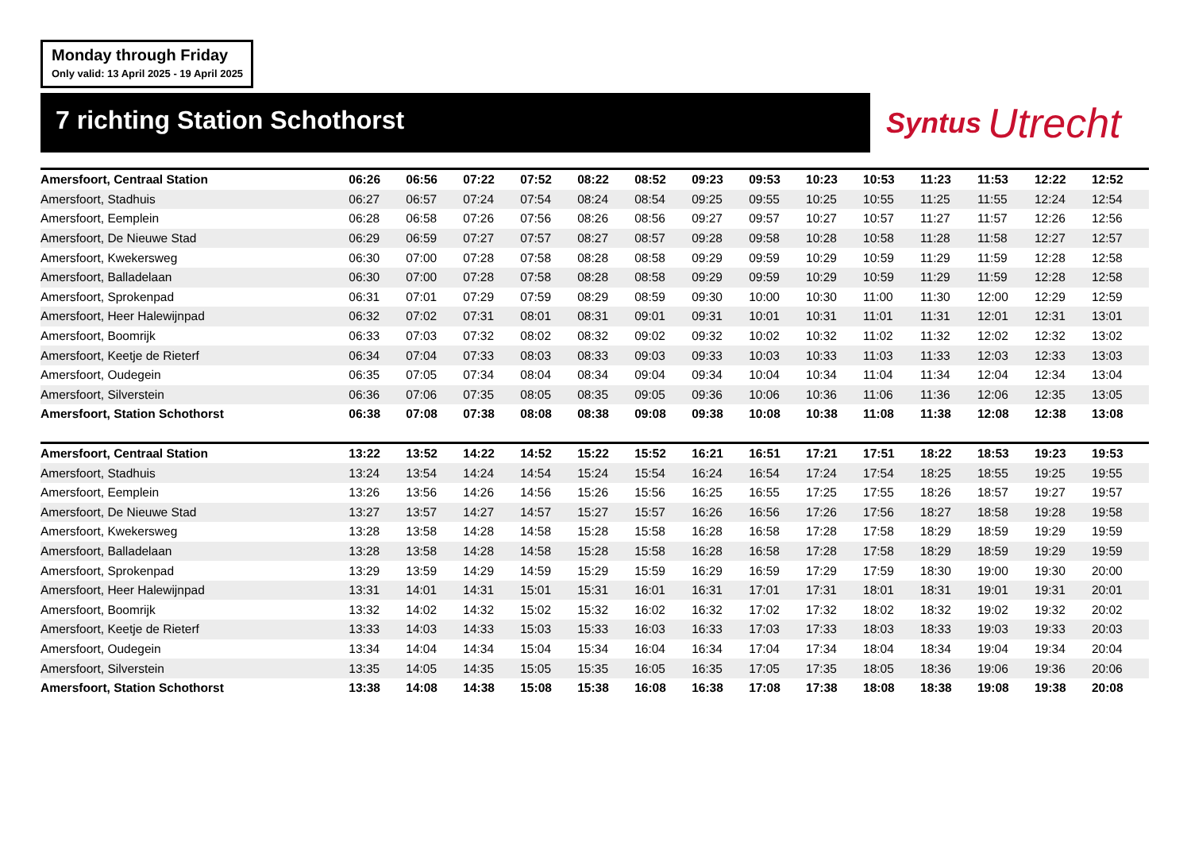Monday through Friday
Only valid: 13 April 2025 - 19 April 2025
7 richting Station Schothorst
Syntus Utrecht
| Amersfoort, Centraal Station | 06:26 | 06:56 | 07:22 | 07:52 | 08:22 | 08:52 | 09:23 | 09:53 | 10:23 | 10:53 | 11:23 | 11:53 | 12:22 | 12:52 |
| Amersfoort, Stadhuis | 06:27 | 06:57 | 07:24 | 07:54 | 08:24 | 08:54 | 09:25 | 09:55 | 10:25 | 10:55 | 11:25 | 11:55 | 12:24 | 12:54 |
| Amersfoort, Eemplein | 06:28 | 06:58 | 07:26 | 07:56 | 08:26 | 08:56 | 09:27 | 09:57 | 10:27 | 10:57 | 11:27 | 11:57 | 12:26 | 12:56 |
| Amersfoort, De Nieuwe Stad | 06:29 | 06:59 | 07:27 | 07:57 | 08:27 | 08:57 | 09:28 | 09:58 | 10:28 | 10:58 | 11:28 | 11:58 | 12:27 | 12:57 |
| Amersfoort, Kwekersweg | 06:30 | 07:00 | 07:28 | 07:58 | 08:28 | 08:58 | 09:29 | 09:59 | 10:29 | 10:59 | 11:29 | 11:59 | 12:28 | 12:58 |
| Amersfoort, Balladelaan | 06:30 | 07:00 | 07:28 | 07:58 | 08:28 | 08:58 | 09:29 | 09:59 | 10:29 | 10:59 | 11:29 | 11:59 | 12:28 | 12:58 |
| Amersfoort, Sprokenpad | 06:31 | 07:01 | 07:29 | 07:59 | 08:29 | 08:59 | 09:30 | 10:00 | 10:30 | 11:00 | 11:30 | 12:00 | 12:29 | 12:59 |
| Amersfoort, Heer Halewijnpad | 06:32 | 07:02 | 07:31 | 08:01 | 08:31 | 09:01 | 09:31 | 10:01 | 10:31 | 11:01 | 11:31 | 12:01 | 12:31 | 13:01 |
| Amersfoort, Boomrijk | 06:33 | 07:03 | 07:32 | 08:02 | 08:32 | 09:02 | 09:32 | 10:02 | 10:32 | 11:02 | 11:32 | 12:02 | 12:32 | 13:02 |
| Amersfoort, Keetje de Rieterf | 06:34 | 07:04 | 07:33 | 08:03 | 08:33 | 09:03 | 09:33 | 10:03 | 10:33 | 11:03 | 11:33 | 12:03 | 12:33 | 13:03 |
| Amersfoort, Oudegein | 06:35 | 07:05 | 07:34 | 08:04 | 08:34 | 09:04 | 09:34 | 10:04 | 10:34 | 11:04 | 11:34 | 12:04 | 12:34 | 13:04 |
| Amersfoort, Silverstein | 06:36 | 07:06 | 07:35 | 08:05 | 08:35 | 09:05 | 09:36 | 10:06 | 10:36 | 11:06 | 11:36 | 12:06 | 12:35 | 13:05 |
| Amersfoort, Station Schothorst | 06:38 | 07:08 | 07:38 | 08:08 | 08:38 | 09:08 | 09:38 | 10:08 | 10:38 | 11:08 | 11:38 | 12:08 | 12:38 | 13:08 |
| Amersfoort, Centraal Station | 13:22 | 13:52 | 14:22 | 14:52 | 15:22 | 15:52 | 16:21 | 16:51 | 17:21 | 17:51 | 18:22 | 18:53 | 19:23 | 19:53 |
| Amersfoort, Stadhuis | 13:24 | 13:54 | 14:24 | 14:54 | 15:24 | 15:54 | 16:24 | 16:54 | 17:24 | 17:54 | 18:25 | 18:55 | 19:25 | 19:55 |
| Amersfoort, Eemplein | 13:26 | 13:56 | 14:26 | 14:56 | 15:26 | 15:56 | 16:25 | 16:55 | 17:25 | 17:55 | 18:26 | 18:57 | 19:27 | 19:57 |
| Amersfoort, De Nieuwe Stad | 13:27 | 13:57 | 14:27 | 14:57 | 15:27 | 15:57 | 16:26 | 16:56 | 17:26 | 17:56 | 18:27 | 18:58 | 19:28 | 19:58 |
| Amersfoort, Kwekersweg | 13:28 | 13:58 | 14:28 | 14:58 | 15:28 | 15:58 | 16:28 | 16:58 | 17:28 | 17:58 | 18:29 | 18:59 | 19:29 | 19:59 |
| Amersfoort, Balladelaan | 13:28 | 13:58 | 14:28 | 14:58 | 15:28 | 15:58 | 16:28 | 16:58 | 17:28 | 17:58 | 18:29 | 18:59 | 19:29 | 19:59 |
| Amersfoort, Sprokenpad | 13:29 | 13:59 | 14:29 | 14:59 | 15:29 | 15:59 | 16:29 | 16:59 | 17:29 | 17:59 | 18:30 | 19:00 | 19:30 | 20:00 |
| Amersfoort, Heer Halewijnpad | 13:31 | 14:01 | 14:31 | 15:01 | 15:31 | 16:01 | 16:31 | 17:01 | 17:31 | 18:01 | 18:31 | 19:01 | 19:31 | 20:01 |
| Amersfoort, Boomrijk | 13:32 | 14:02 | 14:32 | 15:02 | 15:32 | 16:02 | 16:32 | 17:02 | 17:32 | 18:02 | 18:32 | 19:02 | 19:32 | 20:02 |
| Amersfoort, Keetje de Rieterf | 13:33 | 14:03 | 14:33 | 15:03 | 15:33 | 16:03 | 16:33 | 17:03 | 17:33 | 18:03 | 18:33 | 19:03 | 19:33 | 20:03 |
| Amersfoort, Oudegein | 13:34 | 14:04 | 14:34 | 15:04 | 15:34 | 16:04 | 16:34 | 17:04 | 17:34 | 18:04 | 18:34 | 19:04 | 19:34 | 20:04 |
| Amersfoort, Silverstein | 13:35 | 14:05 | 14:35 | 15:05 | 15:35 | 16:05 | 16:35 | 17:05 | 17:35 | 18:05 | 18:36 | 19:06 | 19:36 | 20:06 |
| Amersfoort, Station Schothorst | 13:38 | 14:08 | 14:38 | 15:08 | 15:38 | 16:08 | 16:38 | 17:08 | 17:38 | 18:08 | 18:38 | 19:08 | 19:38 | 20:08 |